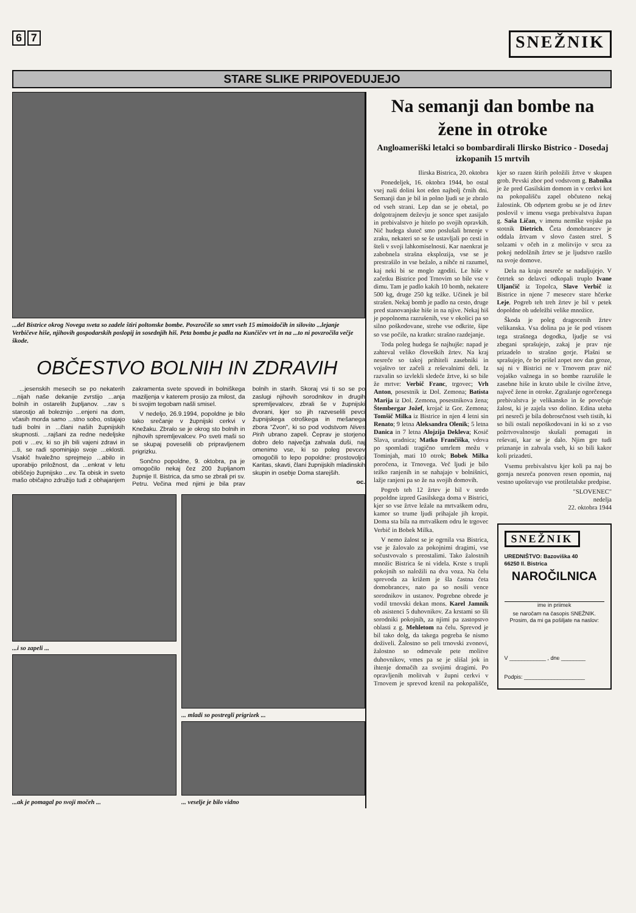6 7
SNEŽNIK
STARE SLIKE PRIPOVEDUJEJO
...del Bistrice okrog Novega sveta so zadele štiri poltonske bombe. Povzročile so smrt vseh 15 mimoidočih in silovito ...lejanje Verbičeve hiše, njihovih gospodarskih poslopij in sosednjih hiš. Peta bomba je padla na Kunčičev vrt in na ...to ni povzročila večje škode.
OBČESTVO BOLNIH IN ZDRAVIH
...jesenskih mesecih se po nekaterih ...nijah naše dekanije zvrstijo ...anja bolnih in ostarelih župljanov. ...rav s starostjo ali boleznijo ...enjeni na dom, včasih morda samo ...stno sobo, ostajajo tudi bolni in ...člani naših župnijskih skupnosti. ...rajšani za redne nedeljske poti v ...ev, ki so jih bili vajeni zdravi in ...ti, se radi spominjajo svoje ...eklosti. Vsakič hvaležno sprejmejo ...abilo in uporabijo priložnost, da ...enkrat v letu obiščejo župnijsko ...ev. Ta obisk in sveto mašo običajno združijo tudi z obhajanjem zakramenta svete spovedi in bolniškega maziljenja v katerem prosijo za milost, da bi svojim tegobam našli smisel.
V nedeljo, 26.9.1994, popoldne je bilo tako srečanje v župnijski cerkvi v Knežaku. Zbralo se je okrog sto bolnih in njihovih spremljevalcev. Po sveti maši so se skupaj poveselili ob pripravljenem prigrizku.
Sončno popoldne, 9. oktobra, pa je omogočilo nekaj čez 200 župljanom župnije Il. Bistrica, da smo se zbrali pri sv. Petru. Večina med njimi je bila prav bolnih in starih. Skoraj vsi ti so se po zaslugi njihovih sorodnikov in drugih spremljevalcev, zbrali še v župnijski dvorani, kjer so jih razveselili pevci župnijskega otroškega in mešanega zbora "Zvon", ki so pod vodstvom Nives Pirih ubrano zapeli. Čeprav je storjeno dobro delo največja zahvala duši, naj omenimo vse, ki so poleg pevcev omogočili to lepo popoldne: prostovoljci Karitas, skavti, člani župnijskih mladinskih skupin in osebje Doma starejših.
oc.
...i so zapeli ...
...ak je pomagal po svoji močeh ...
... mladi so postregli prigrizek ...
... veselje je bilo vidno
Na semanji dan bombe na žene in otroke
Angloameriški letalci so bombardirali Ilirsko Bistrico - Dosedaj izkopanih 15 mrtvih
Ilirska Bistrica, 20. oktobra
Ponedeljek, 16. oktobra 1944, bo ostal vsej naši dolini kot eden najbolj črnih dni. Semanji dan je bil in polno ljudi se je zbralo od vseh strani. Lep dan se je obetal, po dolgotrajnem deževju je sonce spet zasijalo in prebivalstvo je hitelo po svojih opravkih. Nič hudega sluteč smo poslušali brnenje v zraku, nekateri so se še ustavljali po cesti in šteli v svoji lahkomiselnosti. Kar naenkrat je zabobnela strašna eksplozija, vse se je prestrašilo in vse bežalo, a nihče ni razumel, kaj neki bi se moglo zgoditi. Le hiše v začetku Bistrice pod Trnovim so bile vse v dimu. Tam je padlo kakih 10 bomb, nekatere 500 kg, druge 250 kg težke. Učinek je bil strašen. Nekaj bomb je padlo na cesto, druge pred stanovanjske hiše in na njive. Nekaj hiš je popolnoma razrušenih, vse v okolici pa so silno poškodovane, strehe vse odkrite, šipe so vse počile, na kratko: strašno razdejanje.
Toda poleg hudega še najhujše: napad je zahteval veliko človeških žrtev. Na kraj nesreče so takoj prihiteli zasebniki in vojaštvo ter začeli z reševalnimi deli. Iz razvalin so izvlekli sledeče žrtve, ki so bile že mrtve: Verbič Franc, trgovec; Vrh Anton, posestnik iz Dol. Zemona; Batista Marija iz Dol. Zemona, posestnikova žena; Štembergar Jožef, krojač iz Gor. Zemona; Tomšič Milka iz Bistrice in njen 4 letni sin Renato; 9 letna Aleksandra Olenik; 5 letna Danica in 7 letna Alojzija Dekleva; Kosič Slava, uradnica; Matko Frančiška, vdova po spomladi tragično umrlem možu v Tominjah, mati 10 otrok; Bobek Milka poročena, iz Trnovega. Več ljudi je bilo težko ranjenih in se nahajajo v bolnišnici, lažje ranjeni pa so že na svojih domovih.
Pogreb teh 12 žrtev je bil v sredo popoldne izpred Gasilskega doma v Bistrici, kjer so vse žrtve ležale na mrtvaškem odru, kamor so trume ljudi prihajale jih kropit. Doma sta bila na mrtvaškem odru le trgovec Verbič in Bobek Milka.
V nemo žalost se je ogrnila vsa Bistrica, vse je žalovalo za pokojnimi dragimi, vse sočustvovalo s preostalimi. Tako žalostnih množic Bistrica še ni videla. Krste s trupli pokojnih so naložili na dva voza. Na čelu sprevoda za križem je šla častna četa domobrancev, nato pa so nosili vence sorodnikov in ustanov. Pogrebne obrede je vodil trnovski dekan mons. Karel Jamnik ob asistenci 5 duhovnikov. Za krstami so šli sorodniki pokojnih, za njimi pa zastopstvo oblasti z g. Mehletom na čelu. Sprevod je bil tako dolg, da takega pogreba še nismo doživeli. Žalostno so peli trnovski zvonovi, žalostno so odmevale pete molitve duhovnikov, vmes pa se je slišal jok in ihtenje domačih za svojimi dragimi. Po opravljenih molitvah v župni cerkvi v Trnovem je sprevod krenil na pokopališče, kjer so razen štirih položili žrtve v skupen grob. Pevski zbor pod vodstvom g. Babnika je že pred Gasilskim domom in v cerkvi kot na pokopališču zapel občuteno nekaj žalostink. Ob odprtem grobu se je od žrtev poslovil v imenu vsega prebivalstva župan g. Saša Ličan, v imenu nemške vojske pa stotnik Dietrich. Četa domobrancev je oddala žrtvam v slovo časten strel. S solzami v očeh in z molitvijo v srcu za pokoj nedolžnih žrtev se je ljudstvo razšlo na svoje domove.
Dela na kraju nesreče se nadaljujejo. V četrtek so delavci odkopali truplo Ivane Uljančič iz Topolca, Slave Verbič iz Bistrice in njene 7 mesecev stare hčerke Leje. Pogreb teh treh žrtev je bil v petek dopoldne ob udeležbi velike množice.
Škoda je poleg dragocenih žrtev velikanska. Vsa dolina pa je še pod vtisom tega strašnega dogodka, ljudje se vsi zbegani sprašujejo, zakaj je prav nje prizadelo to strašno gorje. Plašni se sprašujejo, če bo prišel zopet nov dan groze, saj ni v Bistrici ne v Trnovem prav nič vojaško važnega in so bombe razrušile le zasebne hiše in kruto ubile le civilne žrtve, največ žene in otroke. Zgražanje ogorčenega prebivalstva je velikansko in še povečuje žalost, ki je zajela vso dolino. Edina uteha pri nesreči je bila dobrosrčnost vseh tistih, ki so bili ostali nepoškodovani in ki so z vso požrtvovalnostjo skušali pomagati in reševati, kar se je dalo. Njim gre tudi priznanje in zahvala vseh, ki so bili kakor koli prizadeti.
Vsemu prebivalstvu kjer koli pa naj bo gornja nesreča ponoven resen opomin, naj vestno upoštevajo vse protiletalske predpise.
"SLOVENEC"
nedelja
22. oktobra 1944
SNEŽNIK
UREDNIŠTVO: Bazoviška 40
66250 Il. Bistrica
NAROČILNICA
ime in priimek
se naročam na časopis SNEŽNIK.
Prosim, da mi ga pošiljate na naslov:
V ____________ , dne ________
Podpis: ____________________